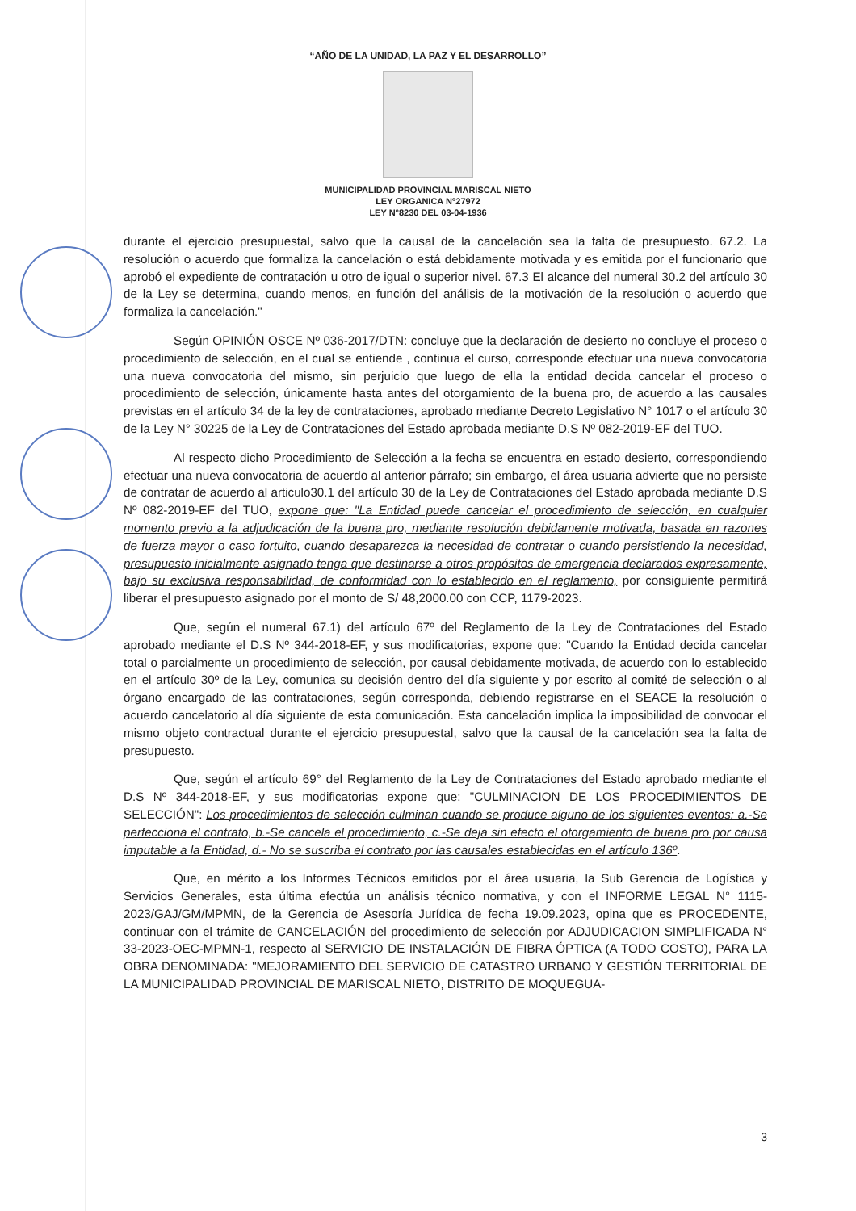“AÑO DE LA UNIDAD, LA PAZ Y EL DESARROLLO”
MUNICIPALIDAD PROVINCIAL MARISCAL NIETO
LEY ORGANICA N°27972
LEY N°8230 DEL 03-04-1936
durante el ejercicio presupuestal, salvo que la causal de la cancelación sea la falta de presupuesto. 67.2. La resolución o acuerdo que formaliza la cancelación o está debidamente motivada y es emitida por el funcionario que aprobó el expediente de contratación u otro de igual o superior nivel. 67.3 El alcance del numeral 30.2 del artículo 30 de la Ley se determina, cuando menos, en función del análisis de la motivación de la resolución o acuerdo que formaliza la cancelación."
Según OPINIÓN OSCE Nº 036-2017/DTN: concluye que la declaración de desierto no concluye el proceso o procedimiento de selección, en el cual se entiende , continua el curso, corresponde efectuar una nueva convocatoria una nueva convocatoria del mismo, sin perjuicio que luego de ella la entidad decida cancelar el proceso o procedimiento de selección, únicamente hasta antes del otorgamiento de la buena pro, de acuerdo a las causales previstas en el artículo 34 de la ley de contrataciones, aprobado mediante Decreto Legislativo N° 1017 o el artículo 30 de la Ley N° 30225 de la Ley de Contrataciones del Estado aprobada mediante D.S Nº 082-2019-EF del TUO.
Al respecto dicho Procedimiento de Selección a la fecha se encuentra en estado desierto, correspondiendo efectuar una nueva convocatoria de acuerdo al anterior párrafo; sin embargo, el área usuaria advierte que no persiste de contratar de acuerdo al articulo30.1 del artículo 30 de la Ley de Contrataciones del Estado aprobada mediante D.S Nº 082-2019-EF del TUO, expone que: "La Entidad puede cancelar el procedimiento de selección, en cualquier momento previo a la adjudicación de la buena pro, mediante resolución debidamente motivada, basada en razones de fuerza mayor o caso fortuito, cuando desaparezca la necesidad de contratar o cuando persistiendo la necesidad, presupuesto inicialmente asignado tenga que destinarse a otros propósitos de emergencia declarados expresamente, bajo su exclusiva responsabilidad, de conformidad con lo establecido en el reglamento, por consiguiente permitirá liberar el presupuesto asignado por el monto de S/ 48,2000.00 con CCP, 1179-2023.
Que, según el numeral 67.1) del artículo 67º del Reglamento de la Ley de Contrataciones del Estado aprobado mediante el D.S Nº 344-2018-EF, y sus modificatorias, expone que: "Cuando la Entidad decida cancelar total o parcialmente un procedimiento de selección, por causal debidamente motivada, de acuerdo con lo establecido en el artículo 30º de la Ley, comunica su decisión dentro del día siguiente y por escrito al comité de selección o al órgano encargado de las contrataciones, según corresponda, debiendo registrarse en el SEACE la resolución o acuerdo cancelatorio al día siguiente de esta comunicación. Esta cancelación implica la imposibilidad de convocar el mismo objeto contractual durante el ejercicio presupuestal, salvo que la causal de la cancelación sea la falta de presupuesto.
Que, según el artículo 69° del Reglamento de la Ley de Contrataciones del Estado aprobado mediante el D.S Nº 344-2018-EF, y sus modificatorias expone que: "CULMINACION DE LOS PROCEDIMIENTOS DE SELECCIÓN": Los procedimientos de selección culminan cuando se produce alguno de los siguientes eventos: a.-Se perfecciona el contrato, b.-Se cancela el procedimiento, c.-Se deja sin efecto el otorgamiento de buena pro por causa imputable a la Entidad, d.- No se suscriba el contrato por las causales establecidas en el artículo 136º.
Que, en mérito a los Informes Técnicos emitidos por el área usuaria, la Sub Gerencia de Logística y Servicios Generales, esta última efectúa un análisis técnico normativa, y con el INFORME LEGAL N° 1115-2023/GAJ/GM/MPMN, de la Gerencia de Asesoría Jurídica de fecha 19.09.2023, opina que es PROCEDENTE, continuar con el trámite de CANCELACIÓN del procedimiento de selección por ADJUDICACION SIMPLIFICADA N° 33-2023-OEC-MPMN-1, respecto al SERVICIO DE INSTALACIÓN DE FIBRA ÓPTICA (A TODO COSTO), PARA LA OBRA DENOMINADA: "MEJORAMIENTO DEL SERVICIO DE CATASTRO URBANO Y GESTIÓN TERRITORIAL DE LA MUNICIPALIDAD PROVINCIAL DE MARISCAL NIETO, DISTRITO DE MOQUEGUA-
3